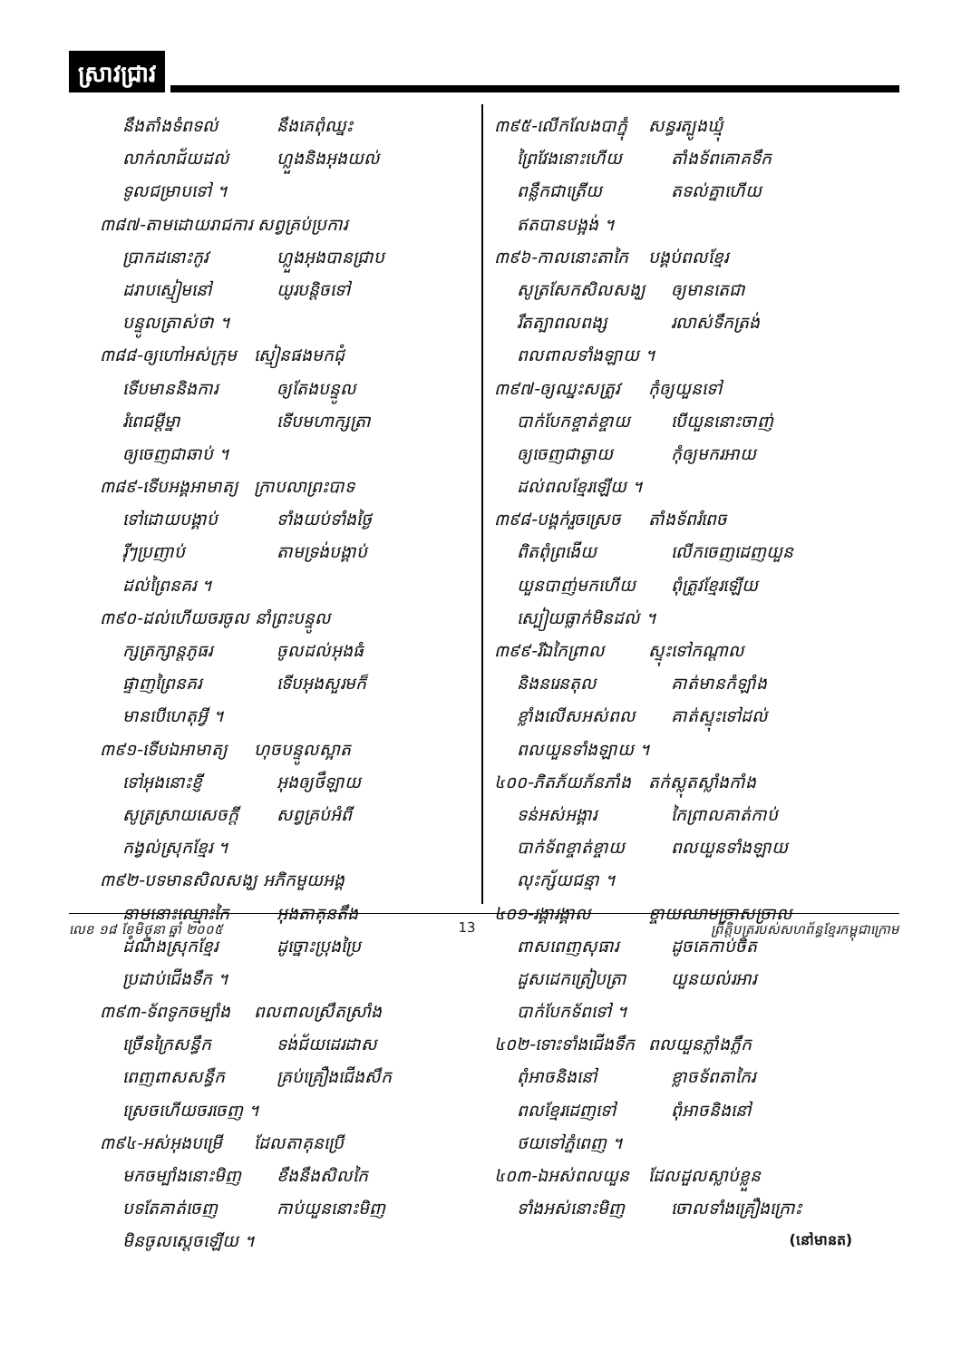ស្រាវជ្រាវ
នឹងតាំងទំពទល់ នឹងគេពុំឈ្នះ
លាក់លាជ័យដល់ ហ្លួងនិងអុងយល់
ទូលជម្រាបទៅ ។
៣៨៧-តាមដោយរាជការ សព្វគ្រប់ប្រការ
ប្រាកដនោះកូវ ហ្លួងអុងបានជ្រាប
ដរាបស្មៀមនៅ យូរបន្តិចទៅ
បន្ទូលត្រាស់ថា ។
៣៨៨-ឲ្យហៅអស់ក្រុម ស្មៀនផងមកជុំ
ទើបមាននិងការ ឲ្យតែងបន្ទូល
រំពេជម្ដីម្នា ទើបមហាក្សត្រា
ឲ្យចេញជាឆាប់ ។
៣៨៩-ទើបអង្គអាមាត្យ ក្រាបលាព្រះបាទ
ទៅដោយបង្គាប់ ទាំងយប់ទាំងថ្ងៃ
រ៉ីៗប្រញាប់ តាមទ្រង់បង្គាប់
ដល់ព្រៃនគរ ។
៣៩០-ដល់ហើយចរចូល នាំព្រះបន្ទូល
ក្សត្រក្សាន្តភូធរ ចូលដល់អុងធំ
ផ្ទាញព្រៃនគរ ទើបអុងសួរមក៏
មានបើហេតុអ្វី ។
៣៩១-ទើបឯអាមាត្យ ហុចបន្ទូលស្អាត
ទៅអុងនោះខ្ញី អុងឲ្យថឹឡាយ
សូត្រស្រាយសេចក្ដី សព្វគ្រប់អំពី
កង្វល់ស្រុកខ្មែរ ។
៣៩២-បទមានសិលសង្ឃ អភិកមួយអង្គ
នាមនោះឈ្មោះកៃ អុងតាគុនតឹង
ដំណឹងស្រុកខ្មែរ ដូច្នោះប្រុងប្រៃ
ប្រដាប់ជើងទឹក ។
៣៩៣-ទ័ពទូកចម្បាំង ពលពាលស្រឹតស្រាំង
ច្រើនក្រៃសន្ធឹក ទង់ជ័យដេរដាស
ពេញពាសសន្ធឹក គ្រប់គ្រឿងជើងសឹក
ស្រេចហើយចរចេញ ។
៣៩៤-អស់អុងបម្រើ ដែលតាគុនប្រើ
មកចម្បាំងនោះមិញ ខឹងនឹងសិលកៃ
បទតែគាត់ចេញ កាប់យួននោះមិញ
មិនចូលស្ដេចឡើយ ។
៣៩៥-លើកលែងបាក្នុំ សន្ធរត្បូងឃ្មុំ
ព្រៃវែងនោះហើយ តាំងទ័ពគោគទឹក
ពន្លឹកជាត្រើយ តទល់គ្នាហើយ
ឥតបានបង្អង់ ។
៣៩៦-កាលនោះតាកៃ បង្គប់ពលខ្មែរ
សូត្រសែកសិលសង្ឃ ឲ្យមានតេជា
រឹតត្បាពលពង្ស រលាស់ទឹកត្រង់
ពលពាលទាំងឡាយ ។
៣៩៧-ឲ្យឈ្នះសត្រូវ កុំឲ្យយួនទៅ
បាក់បែកខ្ចាត់ខ្ចាយ បើយួននោះចាញ់
ឲ្យចេញជាឆ្ងាយ កុំឲ្យមករអាយ
ដល់ពលខ្មែរឡើយ ។
៣៩៨-បង្គក់រួចស្រេច តាំងទ័ពរំពេច
ពិតពុំព្រងើយ លើកចេញដេញយួន
យួនបាញ់មកហើយ ពុំត្រូវខ្មែរឡើយ
ស្បៀយធ្លាក់មិនដល់ ។
៣៩៩-រីឯកៃព្រាល ស្ទុះទៅកណ្ដាល
និងនរេនតុល គាត់មានកំឡាំង
ខ្លាំងលើសអស់ពល គាត់ស្ទុះទៅដល់
ពលយួនទាំងឡាយ ។
៤០០-ភិតភ័យភ័នភាំង តក់ស្លុតស្លាំងកាំង
ទន់អស់អង្គារ កៃព្រាលគាត់កាប់
បាក់ទ័ពខ្ចាត់ខ្ចាយ ពលយួនទាំងឡាយ
លុះក្ស័យជន្មា ។
៤០១-រង្គារង្គាល ខ្ចាយឈាមច្រាសច្រាល
ពាសពេញសុធារ ដូចគេកាប់ចិត
ដួសដេកត្រៀបត្រា យួនយល់រអារ
បាក់បែកទ័ពទៅ ។
៤០២-ទោះទាំងជើងទឹក ពលយួនភ្លាំងភ្លឹក
ពុំអាចនិងនៅ ខ្លាចទ័ពតាកៃរ
ពលខ្មែរដេញទៅ ពុំអាចនិងនៅ
ថយទៅភ្នំពេញ ។
៤០៣-ឯអស់ពលយួន ដែលដួលស្លាប់ខ្លួន
ទាំងអស់នោះមិញ ចោលទាំងគ្រឿងក្រោះ
(នៅមានត)
លេខ ១៨ ខែមិថុនា ឆ្នាំ ២០០៥ 13 ព្រឹត្តិបត្ររបស់សហព័ន្ធខ្មែរកម្ពុជាក្រោម